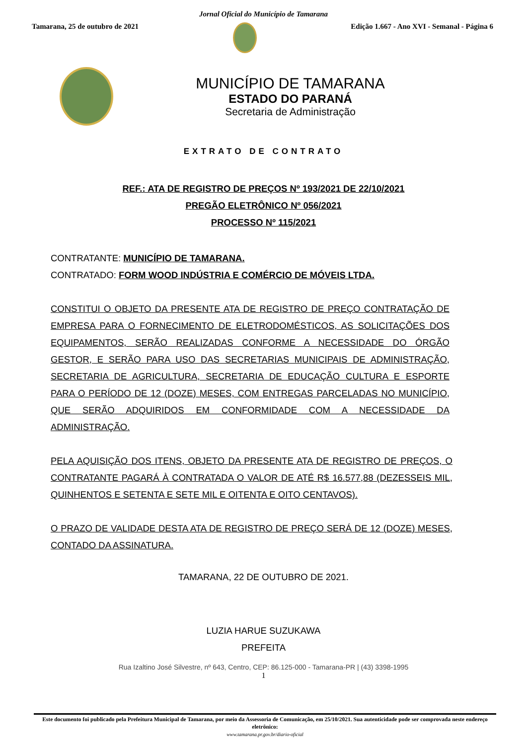Jornal Oficial do Município de Tamarana
Tamarana, 25 de outubro de 2021
Edição 1.667 - Ano XVI - Semanal - Página 6
MUNICÍPIO DE TAMARANA
ESTADO DO PARANÁ
Secretaria de Administração
EXTRATO DE CONTRATO
REF.: ATA DE REGISTRO DE PREÇOS Nº 193/2021 DE 22/10/2021
PREGÃO ELETRÔNICO Nº 056/2021
PROCESSO Nº 115/2021
CONTRATANTE: MUNICÍPIO DE TAMARANA.
CONTRATADO: FORM WOOD INDÚSTRIA E COMÉRCIO DE MÓVEIS LTDA.
CONSTITUI O OBJETO DA PRESENTE ATA DE REGISTRO DE PREÇO CONTRATAÇÃO DE EMPRESA PARA O FORNECIMENTO DE ELETRODOMÉSTICOS, AS SOLICITAÇÕES DOS EQUIPAMENTOS, SERÃO REALIZADAS CONFORME A NECESSIDADE DO ÓRGÃO GESTOR, E SERÃO PARA USO DAS SECRETARIAS MUNICIPAIS DE ADMINISTRAÇÃO, SECRETARIA DE AGRICULTURA, SECRETARIA DE EDUCAÇÃO CULTURA E ESPORTE PARA O PERÍODO DE 12 (DOZE) MESES, COM ENTREGAS PARCELADAS NO MUNICÍPIO, QUE SERÃO ADQUIRIDOS EM CONFORMIDADE COM A NECESSIDADE DA ADMINISTRAÇÃO.
PELA AQUISIÇÃO DOS ITENS, OBJETO DA PRESENTE ATA DE REGISTRO DE PREÇOS, O CONTRATANTE PAGARÁ À CONTRATADA O VALOR DE ATÉ R$ 16.577,88 (DEZESSEIS MIL, QUINHENTOS E SETENTA E SETE MIL E OITENTA E OITO CENTAVOS).
O PRAZO DE VALIDADE DESTA ATA DE REGISTRO DE PREÇO SERÁ DE 12 (DOZE) MESES, CONTADO DA ASSINATURA.
TAMARANA, 22 DE OUTUBRO DE 2021.
LUZIA HARUE SUZUKAWA
PREFEITA
Rua Izaltino José Silvestre, nº 643, Centro, CEP: 86.125-000 - Tamarana-PR | (43) 3398-1995
1
Este documento foi publicado pela Prefeitura Municipal de Tamarana, por meio da Assessoria de Comunicação, em 25/10/2021. Sua autenticidade pode ser comprovada neste endereço eletrônico:
www.tamarana.pr.gov.br/diario-oficial